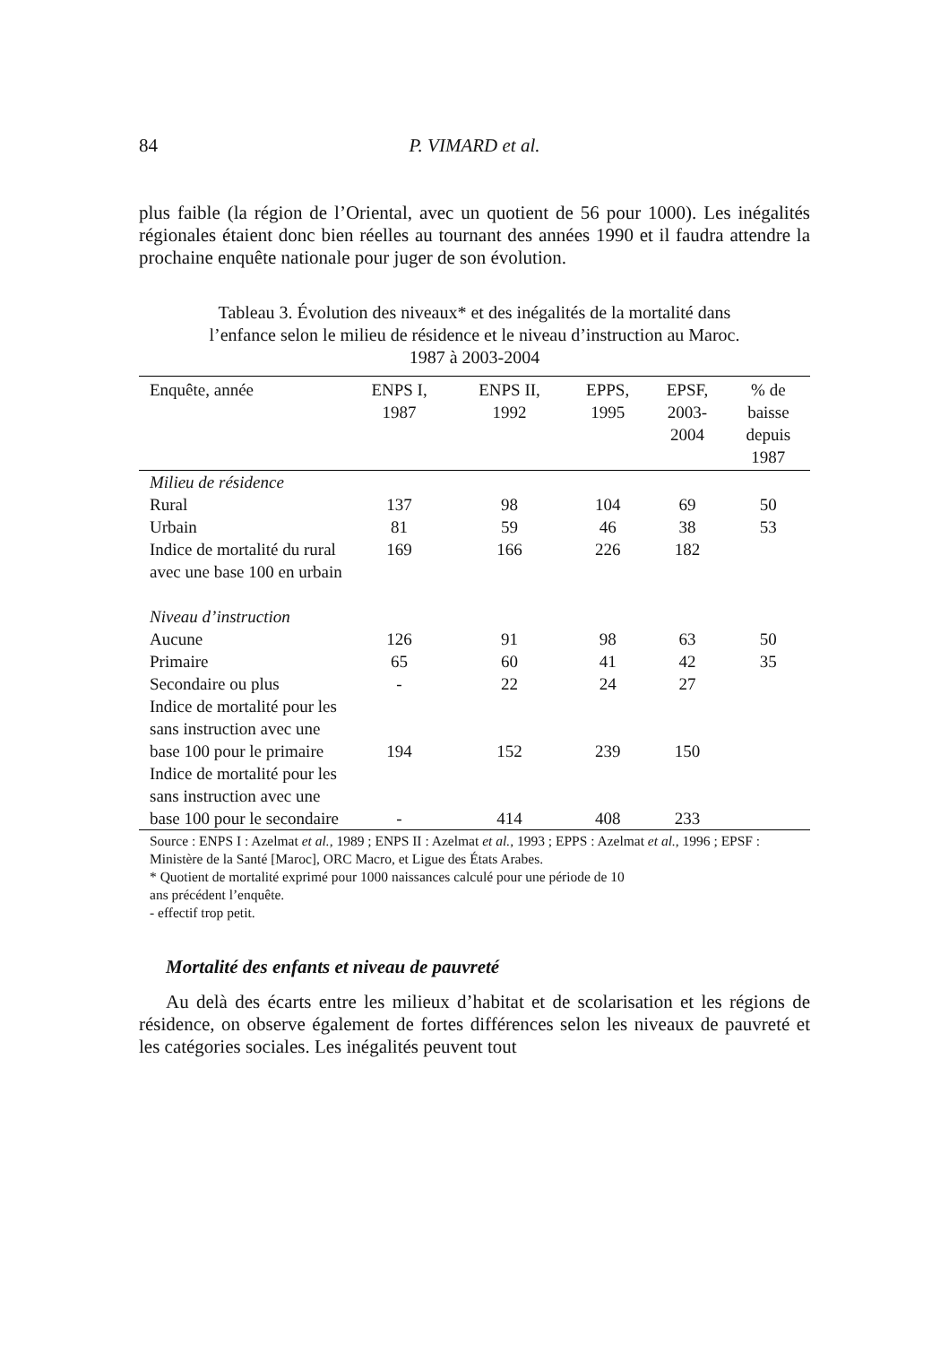84 P. VIMARD et al.
plus faible (la région de l’Oriental, avec un quotient de 56 pour 1000). Les inégalités régionales étaient donc bien réelles au tournant des années 1990 et il faudra attendre la prochaine enquête nationale pour juger de son évolution.
Tableau 3. Évolution des niveaux* et des inégalités de la mortalité dans
l’enfance selon le milieu de résidence et le niveau d’instruction au Maroc.
1987 à 2003-2004
| Enquête, année | ENPS I, 1987 | ENPS II, 1992 | EPPS, 1995 | EPSF, 2003- 2004 | % de baisse depuis 1987 |
| --- | --- | --- | --- | --- | --- |
| Milieu de résidence | | | | | |
| Rural | 137 | 98 | 104 | 69 | 50 |
| Urbain | 81 | 59 | 46 | 38 | 53 |
| Indice de mortalité du rural avec une base 100 en urbain | 169 | 166 | 226 | 182 | |
| Niveau d’instruction | | | | | |
| Aucune | 126 | 91 | 98 | 63 | 50 |
| Primaire | 65 | 60 | 41 | 42 | 35 |
| Secondaire ou plus | - | 22 | 24 | 27 | |
| Indice de mortalité pour les sans instruction avec une base 100 pour le primaire | 194 | 152 | 239 | 150 | |
| Indice de mortalité pour les sans instruction avec une base 100 pour le secondaire | - | 414 | 408 | 233 | |
| Source : ENPS I : Azelmat et al. , 1989 ; ENPS II : Azelmat et al. , 1993 ; EPPS : Azelmat et al. , 1996 ; EPSF : Ministère de la Santé [Maroc], ORC Macro, et Ligue des États Arabes. * Quotient de mortalité exprimé pour 1000 naissances calculé pour une période de 10 ans précédent l’enquête. - effectif trop petit. | | | | | |
Mortalité des enfants et niveau de pauvreté
Au delà des écarts entre les milieux d’habitat et de scolarisation et les régions de résidence, on observe également de fortes différences selon les niveaux de pauvreté et les catégories sociales. Les inégalités peuvent tout